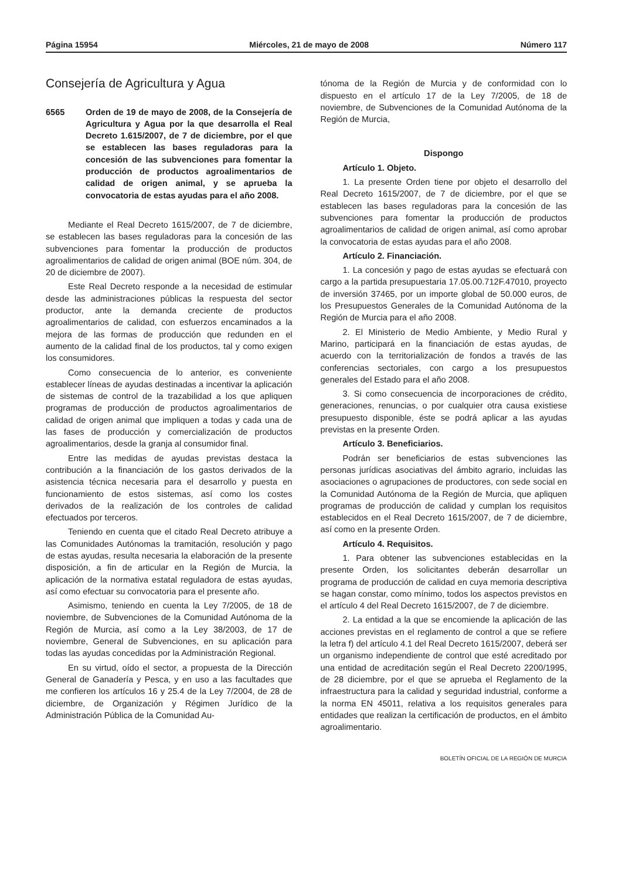Página 15954 Miércoles, 21 de mayo de 2008 Número 117
Consejería de Agricultura y Agua
6565 Orden de 19 de mayo de 2008, de la Consejería de Agricultura y Agua por la que desarrolla el Real Decreto 1.615/2007, de 7 de diciembre, por el que se establecen las bases reguladoras para la concesión de las subvenciones para fomentar la producción de productos agroalimentarios de calidad de origen animal, y se aprueba la convocatoria de estas ayudas para el año 2008.
Mediante el Real Decreto 1615/2007, de 7 de diciembre, se establecen las bases reguladoras para la concesión de las subvenciones para fomentar la producción de productos agroalimentarios de calidad de origen animal (BOE núm. 304, de 20 de diciembre de 2007).
Este Real Decreto responde a la necesidad de estimular desde las administraciones públicas la respuesta del sector productor, ante la demanda creciente de productos agroalimentarios de calidad, con esfuerzos encaminados a la mejora de las formas de producción que redunden en el aumento de la calidad final de los productos, tal y como exigen los consumidores.
Como consecuencia de lo anterior, es conveniente establecer líneas de ayudas destinadas a incentivar la aplicación de sistemas de control de la trazabilidad a los que apliquen programas de producción de productos agroalimentarios de calidad de origen animal que impliquen a todas y cada una de las fases de producción y comercialización de productos agroalimentarios, desde la granja al consumidor final.
Entre las medidas de ayudas previstas destaca la contribución a la financiación de los gastos derivados de la asistencia técnica necesaria para el desarrollo y puesta en funcionamiento de estos sistemas, así como los costes derivados de la realización de los controles de calidad efectuados por terceros.
Teniendo en cuenta que el citado Real Decreto atribuye a las Comunidades Autónomas la tramitación, resolución y pago de estas ayudas, resulta necesaria la elaboración de la presente disposición, a fin de articular en la Región de Murcia, la aplicación de la normativa estatal reguladora de estas ayudas, así como efectuar su convocatoria para el presente año.
Asimismo, teniendo en cuenta la Ley 7/2005, de 18 de noviembre, de Subvenciones de la Comunidad Autónoma de la Región de Murcia, así como a la Ley 38/2003, de 17 de noviembre, General de Subvenciones, en su aplicación para todas las ayudas concedidas por la Administración Regional.
En su virtud, oído el sector, a propuesta de la Dirección General de Ganadería y Pesca, y en uso a las facultades que me confieren los artículos 16 y 25.4 de la Ley 7/2004, de 28 de diciembre, de Organización y Régimen Jurídico de la Administración Pública de la Comunidad Au-
tónoma de la Región de Murcia y de conformidad con lo dispuesto en el artículo 17 de la Ley 7/2005, de 18 de noviembre, de Subvenciones de la Comunidad Autónoma de la Región de Murcia,
Dispongo
Artículo 1. Objeto.
1. La presente Orden tiene por objeto el desarrollo del Real Decreto 1615/2007, de 7 de diciembre, por el que se establecen las bases reguladoras para la concesión de las subvenciones para fomentar la producción de productos agroalimentarios de calidad de origen animal, así como aprobar la convocatoria de estas ayudas para el año 2008.
Artículo 2. Financiación.
1. La concesión y pago de estas ayudas se efectuará con cargo a la partida presupuestaria 17.05.00.712F.47010, proyecto de inversión 37465, por un importe global de 50.000 euros, de los Presupuestos Generales de la Comunidad Autónoma de la Región de Murcia para el año 2008.
2. El Ministerio de Medio Ambiente, y Medio Rural y Marino, participará en la financiación de estas ayudas, de acuerdo con la territorialización de fondos a través de las conferencias sectoriales, con cargo a los presupuestos generales del Estado para el año 2008.
3. Si como consecuencia de incorporaciones de crédito, generaciones, renuncias, o por cualquier otra causa existiese presupuesto disponible, éste se podrá aplicar a las ayudas previstas en la presente Orden.
Artículo 3. Beneficiarios.
Podrán ser beneficiarios de estas subvenciones las personas jurídicas asociativas del ámbito agrario, incluidas las asociaciones o agrupaciones de productores, con sede social en la Comunidad Autónoma de la Región de Murcia, que apliquen programas de producción de calidad y cumplan los requisitos establecidos en el Real Decreto 1615/2007, de 7 de diciembre, así como en la presente Orden.
Artículo 4. Requisitos.
1. Para obtener las subvenciones establecidas en la presente Orden, los solicitantes deberán desarrollar un programa de producción de calidad en cuya memoria descriptiva se hagan constar, como mínimo, todos los aspectos previstos en el artículo 4 del Real Decreto 1615/2007, de 7 de diciembre.
2. La entidad a la que se encomiende la aplicación de las acciones previstas en el reglamento de control a que se refiere la letra f) del artículo 4.1 del Real Decreto 1615/2007, deberá ser un organismo independiente de control que esté acreditado por una entidad de acreditación según el Real Decreto 2200/1995, de 28 diciembre, por el que se aprueba el Reglamento de la infraestructura para la calidad y seguridad industrial, conforme a la norma EN 45011, relativa a los requisitos generales para entidades que realizan la certificación de productos, en el ámbito agroalimentario.
BOLETÍN OFICIAL DE LA REGIÓN DE MURCIA